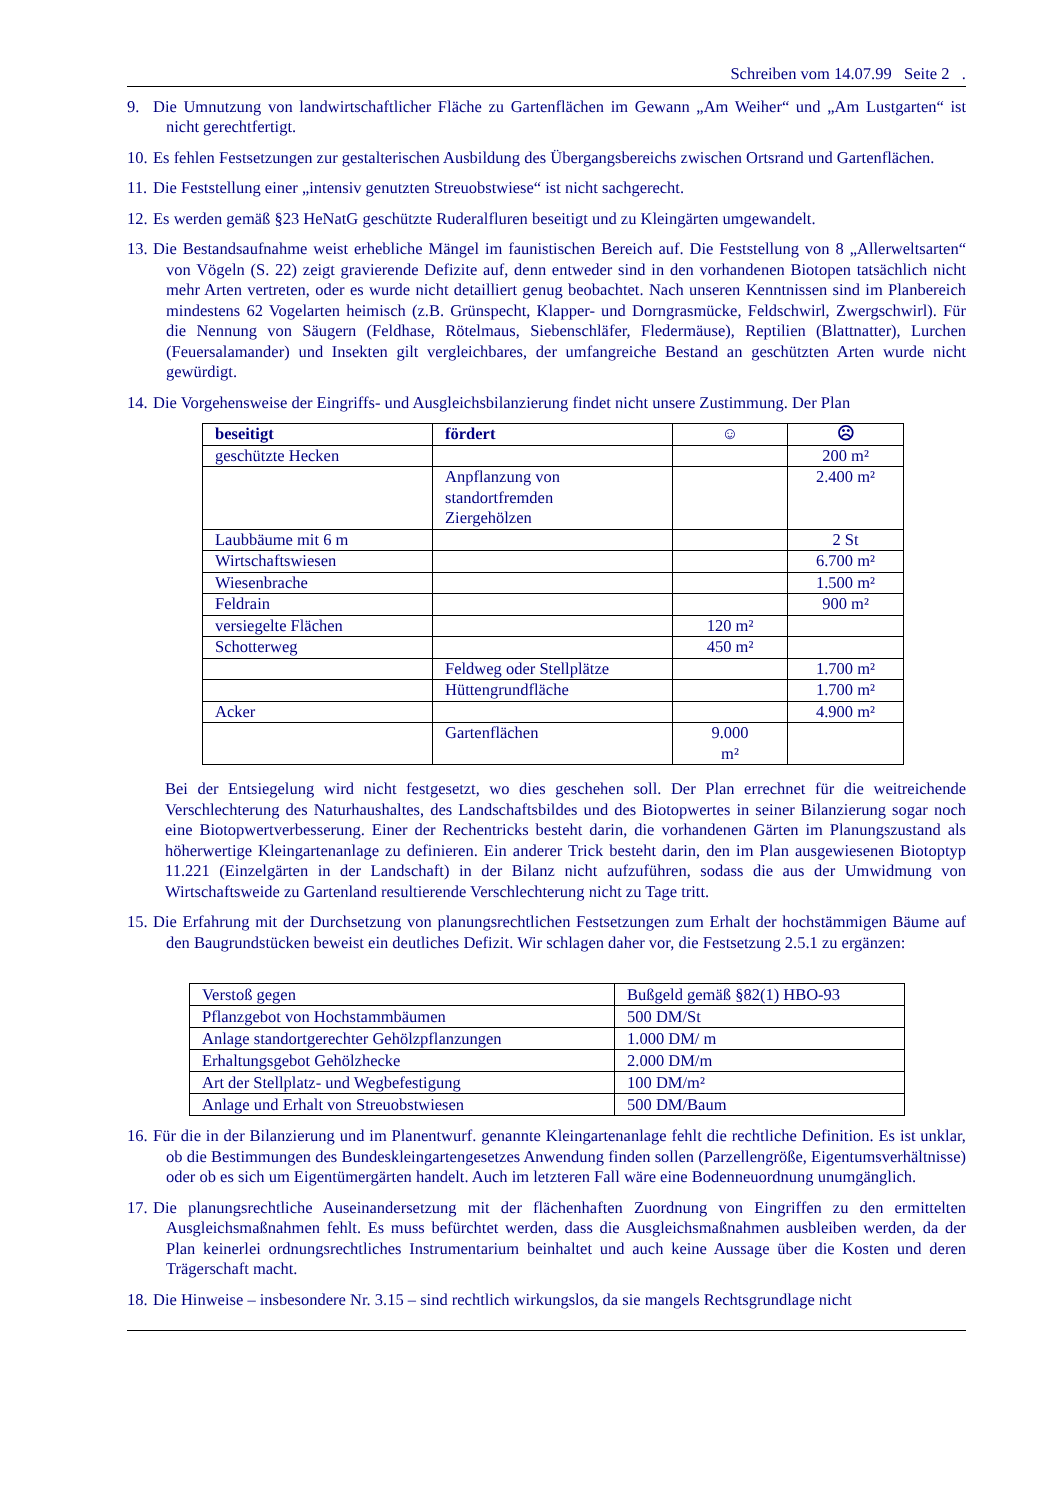Schreiben vom 14.07.99 Seite 2 .
9. Die Umnutzung von landwirtschaftlicher Fläche zu Gartenflächen im Gewann „Am Weiher“ und „Am Lustgarten“ ist nicht gerechtfertigt.
10.
Es fehlen Festsetzungen zur gestalterischen Ausbildung des Übergangsbereichs zwischen Ortsrand und Gartenflächen.
11.
Die Feststellung einer „intensiv genutzten Streuobstwiese“ ist nicht sachgerecht.
12.
Es werden gemäß §23 HeNatG geschützte Ruderalfluren beseitigt und zu Kleingärten umgewandelt.
13.
Die Bestandsaufnahme weist erhebliche Mängel im faunistischen Bereich auf. Die Feststellung von 8 „Allerweltsarten“ von Vögeln (S. 22) zeigt gravierende Defizite auf, denn entweder sind in den vorhandenen Biotopen tatsächlich nicht mehr Arten vertreten, oder es wurde nicht detailliert genug beobachtet. Nach unseren Kenntnissen sind im Planbereich mindestens 62 Vogelarten heimisch (z.B. Grünspecht, Klapper- und Dorngrasmücke, Feldschwirl, Zwergschwirl). Für die Nennung von Säugern (Feldhase, Rötelmaus, Siebenschläfer, Fledermäuse), Reptilien (Blattnatter), Lurchen (Feuersalamander) und Insekten gilt vergleichbares, der umfangreiche Bestand an geschützten Arten wurde nicht gewürdigt.
14.
Die Vorgehensweise der Eingriffs- und Ausgleichsbilanzierung findet nicht unsere Zustimmung. Der Plan
| beseitigt | fördert | ☺ | ☹ |
| --- | --- | --- | --- |
| geschützte Hecken | | | 200 m² |
| | Anpflanzung von standortfremden Ziergehölzen | | 2.400 m² |
| Laubbäume mit 6 m | | | 2 St |
| Wirtschaftswiesen | | | 6.700 m² |
| Wiesenbrache | | | 1.500 m² |
| Feldrain | | | 900 m² |
| versiegelte Flächen | | 120 m² | |
| Schotterweg | | 450 m² | |
| | Feldweg oder Stellplätze | | 1.700 m² |
| | Hüttengrundfläche | | 1.700 m² |
| Acker | | | 4.900 m² |
| | Gartenflächen | 9.000 m² | |
Bei der Entsiegelung wird nicht festgesetzt, wo dies geschehen soll. Der Plan errechnet für die weitreichende Verschlechterung des Naturhaushaltes, des Landschaftsbildes und des Biotopwertes in seiner Bilanzierung sogar noch eine Biotopwertverbesserung. Einer der Rechentricks besteht darin, die vorhandenen Gärten im Planungszustand als höherwertige Kleingartenanlage zu definieren. Ein anderer Trick besteht darin, den im Plan ausgewiesenen Biotoptyp 11.221 (Einzelgärten in der Landschaft) in der Bilanz nicht aufzuführen, sodass die aus der Umwidmung von Wirtschaftsweide zu Gartenland resultierende Verschlechterung nicht zu Tage tritt.
15.
Die Erfahrung mit der Durchsetzung von planungsrechtlichen Festsetzungen zum Erhalt der hochstämmigen Bäume auf den Baugrundstücken beweist ein deutliches Defizit. Wir schlagen daher vor, die Festsetzung 2.5.1 zu ergänzen:
| Verstoß gegen | Bußgeld gemäß §82(1) HBO-93 |
| Pflanzgebot von Hochstammbäumen | 500 DM/St |
| Anlage standortgerechter Gehölzpflanzungen | 1.000 DM/ m |
| Erhaltungsgebot Gehölzhecke | 2.000 DM/m |
| Art der Stellplatz- und Wegbefestigung | 100 DM/m² |
| Anlage und Erhalt von Streuobstwiesen | 500 DM/Baum |
16.
Für die in der Bilanzierung und im Planentwurf. genannte Kleingartenanlage fehlt die rechtliche Definition. Es ist unklar, ob die Bestimmungen des Bundeskleingartengesetzes Anwendung finden sollen (Parzellengröße, Eigentumsverhältnisse) oder ob es sich um Eigentümergärten handelt. Auch im letzteren Fall wäre eine Bodenneuordnung unumgänglich.
17.
Die planungsrechtliche Auseinandersetzung mit der flächenhaften Zuordnung von Eingriffen zu den ermittelten Ausgleichsmaßnahmen fehlt. Es muss befürchtet werden, dass die Ausgleichsmaßnahmen ausbleiben werden, da der Plan keinerlei ordnungsrechtliches Instrumentarium beinhaltet und auch keine Aussage über die Kosten und deren Trägerschaft macht.
18.
Die Hinweise – insbesondere Nr. 3.15 – sind rechtlich wirkungslos, da sie mangels Rechtsgrundlage nicht